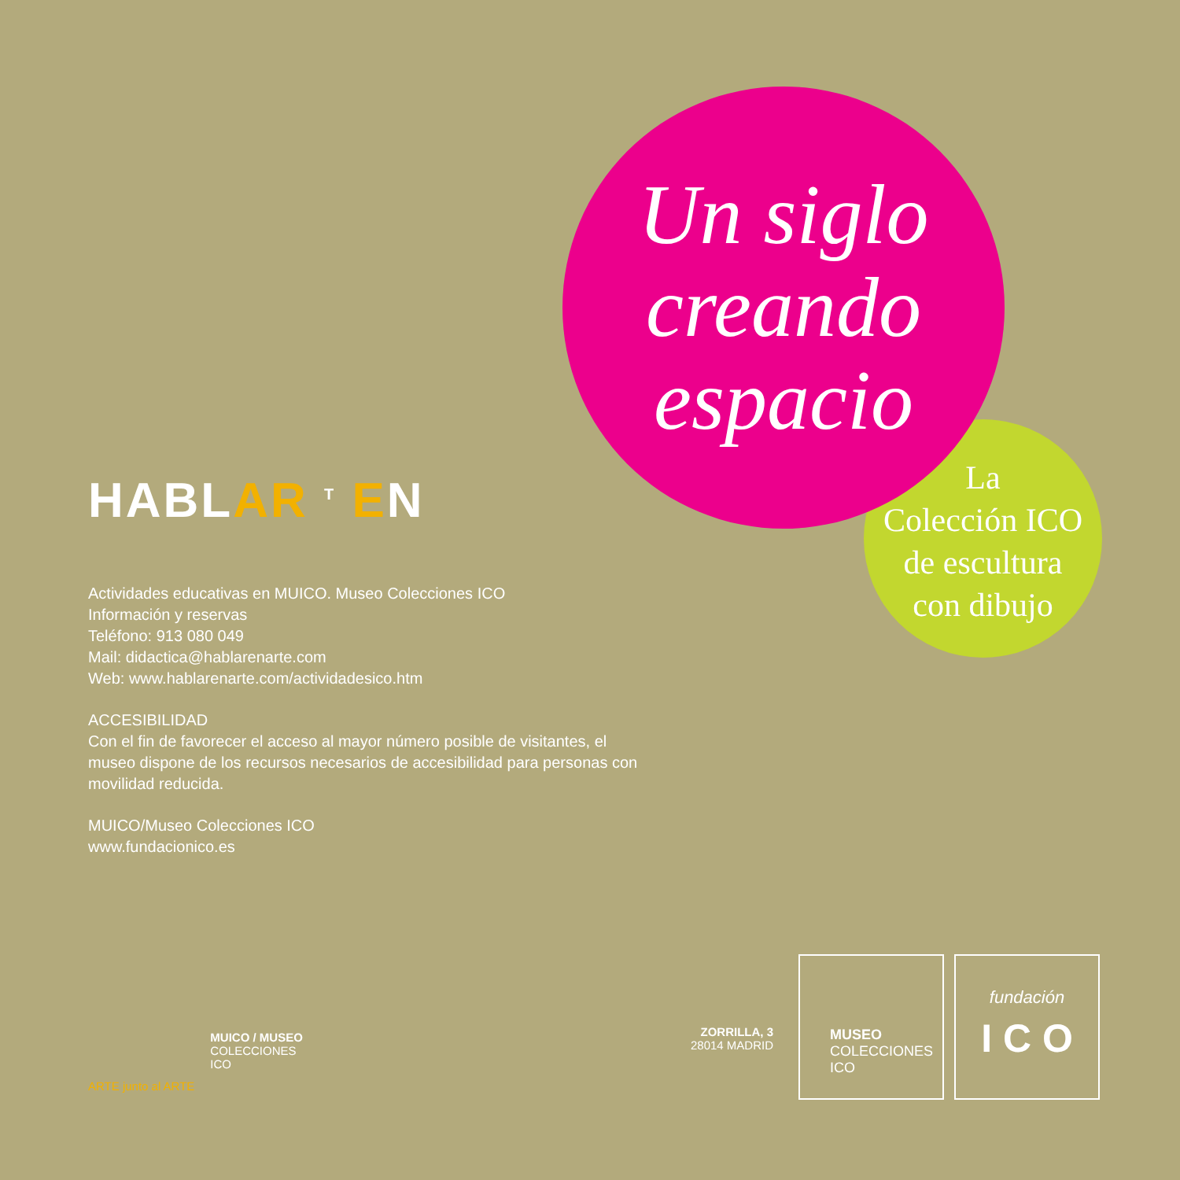Un siglo
creando
espacio
La
Colección ICO
de escultura
con dibujo
HABLAR <sup>T</sup> EN
Actividades educativas en MUICO. Museo Colecciones ICO
Información y reservas
Teléfono: 913 080 049
Mail: didactica@hablarenarte.com
Web: www.hablarenarte.com/actividadesico.htm
ACCESIBILIDAD
Con el fin de favorecer el acceso al mayor número posible de visitantes, el museo dispone de los recursos necesarios de accesibilidad para personas con movilidad reducida.
MUICO/Museo Colecciones ICO
www.fundacionico.es
ARTE junto al ARTE
MUICO / MUSEO
COLECCIONES
ICO
ZORRILLA, 3
28014 MADRID
MUSEO
COLECCIONES
ICO
fundación
I C O